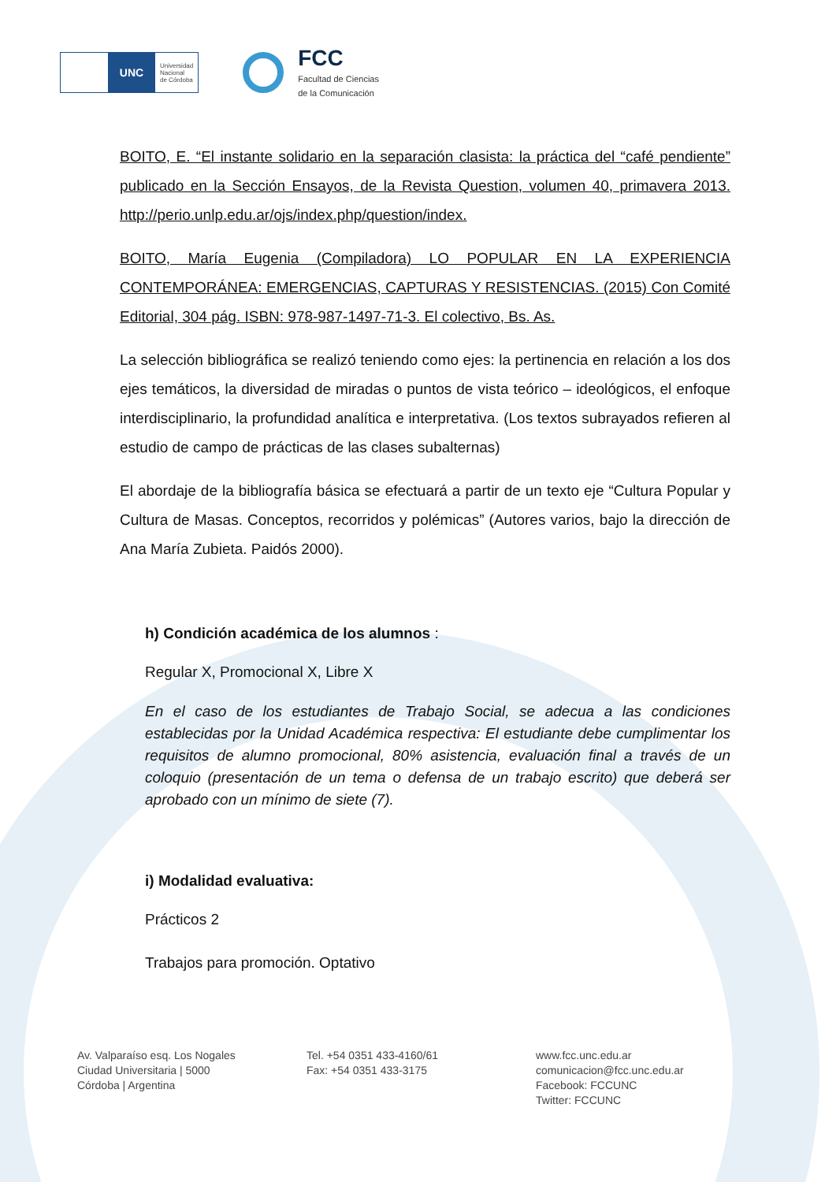UNC
Universidad
Nacional
de Córdoba
FCC
Facultad de Ciencias
de la Comunicación
BOITO, E. “El instante solidario en la separación clasista: la práctica del “café pendiente” publicado en la Sección Ensayos, de la Revista Question, volumen 40, primavera 2013. http://perio.unlp.edu.ar/ojs/index.php/question/index.
BOITO, María Eugenia (Compiladora) LO POPULAR EN LA EXPERIENCIA CONTEMPORÁNEA: EMERGENCIAS, CAPTURAS Y RESISTENCIAS. (2015) Con Comité Editorial, 304 pág. ISBN: 978-987-1497-71-3. El colectivo, Bs. As.
La selección bibliográfica se realizó teniendo como ejes: la pertinencia en relación a los dos ejes temáticos, la diversidad de miradas o puntos de vista teórico – ideológicos, el enfoque interdisciplinario, la profundidad analítica e interpretativa. (Los textos subrayados refieren al estudio de campo de prácticas de las clases subalternas)
El abordaje de la bibliografía básica se efectuará a partir de un texto eje “Cultura Popular y Cultura de Masas. Conceptos, recorridos y polémicas” (Autores varios, bajo la dirección de Ana María Zubieta. Paidós 2000).
h) Condición académica de los alumnos :
Regular X, Promocional X, Libre X
En el caso de los estudiantes de Trabajo Social, se adecua a las condiciones establecidas por la Unidad Académica respectiva: El estudiante debe cumplimentar los requisitos de alumno promocional, 80% asistencia, evaluación final a través de un coloquio (presentación de un tema o defensa de un trabajo escrito) que deberá ser aprobado con un mínimo de siete (7).
i) Modalidad evaluativa:
Prácticos 2
Trabajos para promoción. Optativo
Av. Valparaíso esq. Los Nogales
Ciudad Universitaria | 5000
Córdoba | Argentina
Tel. +54 0351 433-4160/61
Fax: +54 0351 433-3175
www.fcc.unc.edu.ar
comunicacion@fcc.unc.edu.ar
Facebook: FCCUNC
Twitter: FCCUNC